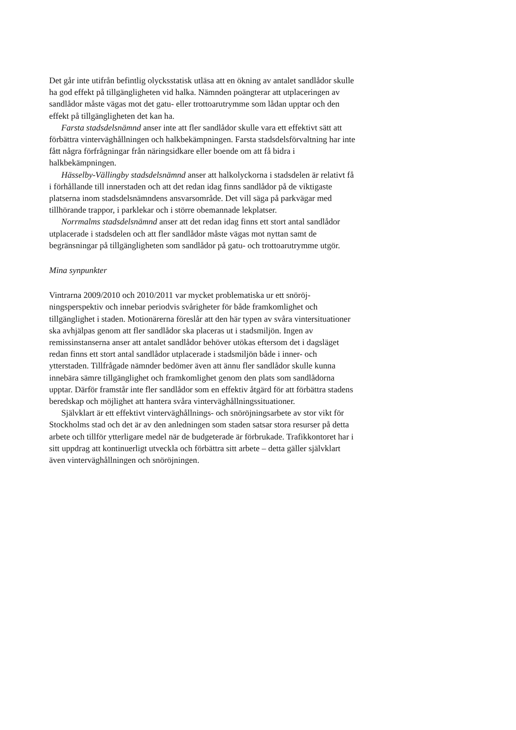Det går inte utifrån befintlig olycksstatisk utläsa att en ökning av antalet sand­lådor skulle ha god effekt på tillgängligheten vid halka. Nämnden poängterar att utplaceringen av sandlådor måste vägas mot det gatu- eller trottoarutrymme som lådan upptar och den effekt på tillgängligheten det kan ha.
Farsta stadsdelsnämnd anser inte att fler sandlådor skulle vara ett effektivt sätt att förbättra vinterväghållningen och halkbekämpningen. Farsta stadsdels­förvaltning har inte fått några förfrågningar från näringsidkare eller boende om att få bidra i halkbekämpningen.
Hässelby-Vällingby stadsdelsnämnd anser att halkolyckorna i stadsdelen är relativt få i förhållande till innerstaden och att det redan idag finns sandlådor på de viktigaste platserna inom stadsdelsnämndens ansvarsområde. Det vill säga på parkvägar med tillhörande trappor, i parklekar och i större obemanna­de lekplatser.
Norrmalms stadsdelsnämnd anser att det redan idag finns ett stort antal sandlådor utplacerade i stadsdelen och att fler sandlådor måste vägas mot nyt­tan samt de begränsningar på tillgängligheten som sandlådor på gatu- och trot­toarutrymme utgör.
Mina synpunkter
Vintrarna 2009/2010 och 2010/2011 var mycket problematiska ur ett snöröj­ningsperspektiv och innebar periodvis svårigheter för både framkomlighet och tillgänglighet i staden. Motionärerna föreslår att den här typen av svåra vinter­situationer ska avhjälpas genom att fler sandlådor ska placeras ut i stadsmiljön. Ingen av remissinstanserna anser att antalet sandlådor behöver utökas eftersom det i dagsläget redan finns ett stort antal sandlådor utplacerade i stadsmiljön både i inner- och ytterstaden. Tillfrågade nämnder bedömer även att ännu fler sandlådor skulle kunna innebära sämre tillgänglighet och framkomlighet ge­nom den plats som sandlådorna upptar. Därför framstår inte fler sandlådor som en effektiv åtgärd för att förbättra stadens beredskap och möjlighet att hantera svåra vinterväghållningssituationer.
Självklart är ett effektivt vinterväghållnings- och snöröjningsarbete av stor vikt för Stockholms stad och det är av den anledningen som staden satsar stora resurser på detta arbete och tillför ytterligare medel när de budgeterade är för­brukade. Trafikkontoret har i sitt uppdrag att kontinuerligt utveckla och för­bättra sitt arbete – detta gäller självklart även vinterväghållningen och snöröj­ningen.